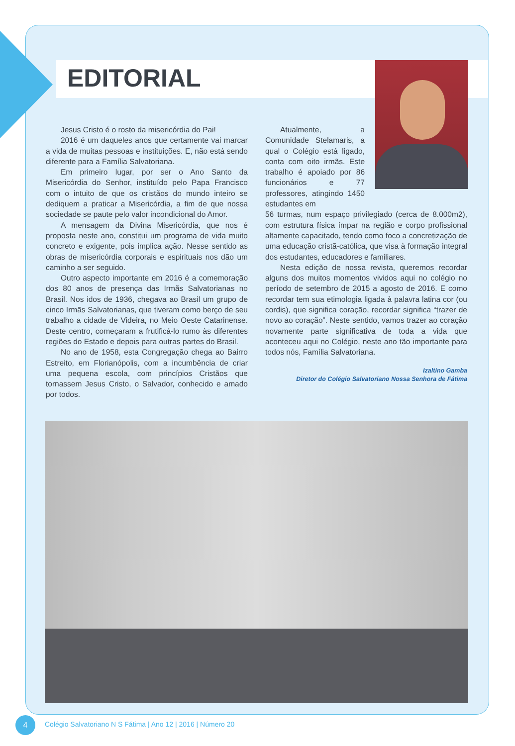EDITORIAL
Jesus Cristo é o rosto da misericórdia do Pai!
2016 é um daqueles anos que certamente vai marcar a vida de muitas pessoas e instituições. E, não está sendo diferente para a Família Salvatoriana.
Em primeiro lugar, por ser o Ano Santo da Misericórdia do Senhor, instituído pelo Papa Francisco com o intuito de que os cristãos do mundo inteiro se dediquem a praticar a Misericórdia, a fim de que nossa sociedade se paute pelo valor incondicional do Amor.
A mensagem da Divina Misericórdia, que nos é proposta neste ano, constitui um programa de vida muito concreto e exigente, pois implica ação. Nesse sentido as obras de misericórdia corporais e espirituais nos dão um caminho a ser seguido.
Outro aspecto importante em 2016 é a comemoração dos 80 anos de presença das Irmãs Salvatorianas no Brasil. Nos idos de 1936, chegava ao Brasil um grupo de cinco Irmãs Salvatorianas, que tiveram como berço de seu trabalho a cidade de Videira, no Meio Oeste Catarinense. Deste centro, começaram a frutificá-lo rumo às diferentes regiões do Estado e depois para outras partes do Brasil.
No ano de 1958, esta Congregação chega ao Bairro Estreito, em Florianópolis, com a incumbência de criar uma pequena escola, com princípios Cristãos que tornassem Jesus Cristo, o Salvador, conhecido e amado por todos.
Atualmente, a Comunidade Stelamaris, a qual o Colégio está ligado, conta com oito irmãs. Este trabalho é apoiado por 86 funcionários e 77 professores, atingindo 1450 estudantes em
56 turmas, num espaço privilegiado (cerca de 8.000m2), com estrutura física ímpar na região e corpo profissional altamente capacitado, tendo como foco a concretização de uma educação cristã-católica, que visa à formação integral dos estudantes, educadores e familiares.
Nesta edição de nossa revista, queremos recordar alguns dos muitos momentos vividos aqui no colégio no período de setembro de 2015 a agosto de 2016. E como recordar tem sua etimologia ligada à palavra latina cor (ou cordis), que significa coração, recordar significa “trazer de novo ao coração”. Neste sentido, vamos trazer ao coração novamente parte significativa de toda a vida que aconteceu aqui no Colégio, neste ano tão importante para todos nós, Família Salvatoriana.
Izaltino Gamba
Diretor do Colégio Salvatoriano Nossa Senhora de Fátima
4
Colégio Salvatoriano N S Fátima | Ano 12 | 2016 | Número 20